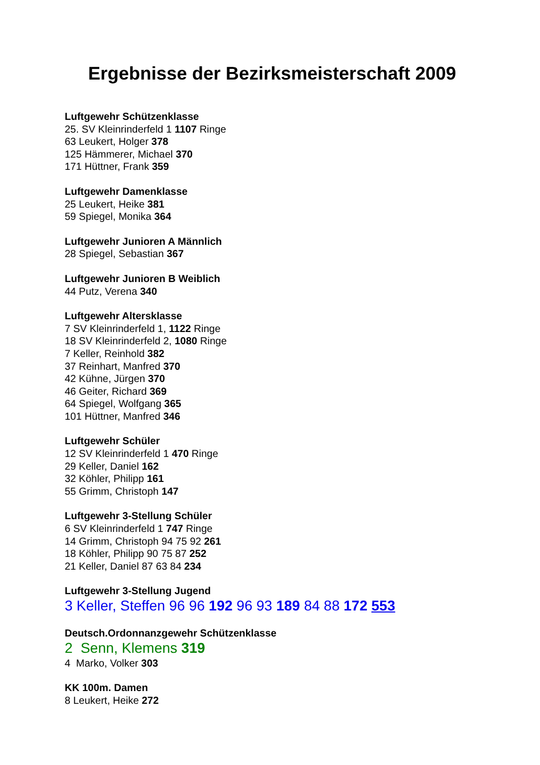Ergebnisse der Bezirksmeisterschaft 2009
Luftgewehr Schützenklasse
25. SV Kleinrinderfeld 1 1107 Ringe
63 Leukert, Holger 378
125 Hämmerer, Michael 370
171 Hüttner, Frank 359
Luftgewehr Damenklasse
25 Leukert, Heike 381
59 Spiegel, Monika 364
Luftgewehr Junioren A Männlich
28 Spiegel, Sebastian 367
Luftgewehr Junioren B Weiblich
44 Putz, Verena 340
Luftgewehr Altersklasse
7 SV Kleinrinderfeld 1, 1122 Ringe
18 SV Kleinrinderfeld 2, 1080 Ringe
7 Keller, Reinhold 382
37 Reinhart, Manfred 370
42 Kühne, Jürgen 370
46 Geiter, Richard 369
64 Spiegel, Wolfgang 365
101 Hüttner, Manfred 346
Luftgewehr Schüler
12 SV Kleinrinderfeld 1 470 Ringe
29 Keller, Daniel 162
32 Köhler, Philipp 161
55 Grimm, Christoph 147
Luftgewehr 3-Stellung Schüler
6 SV Kleinrinderfeld 1 747 Ringe
14 Grimm, Christoph 94 75 92 261
18 Köhler, Philipp 90 75 87 252
21 Keller, Daniel 87 63 84 234
Luftgewehr 3-Stellung Jugend
3 Keller, Steffen 96 96 192 96 93 189 84 88 172 553
Deutsch.Ordonnanzgewehr Schützenklasse
2 Senn, Klemens 319
4 Marko, Volker 303
KK 100m. Damen
8 Leukert, Heike 272